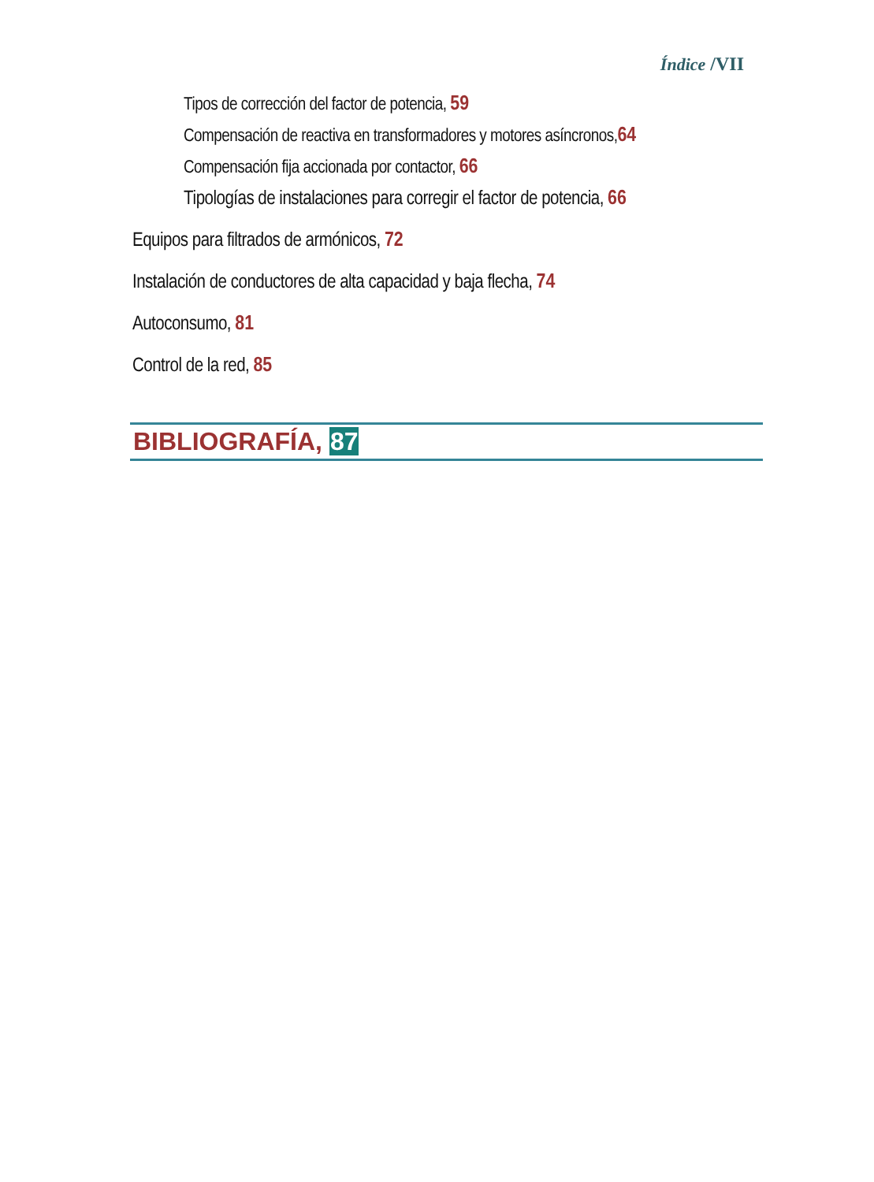Índice /VII
Tipos de corrección del factor de potencia, 59
Compensación de reactiva en transformadores y motores asíncronos,64
Compensación fija accionada por contactor, 66
Tipologías de instalaciones para corregir el factor de potencia, 66
Equipos para filtrados de armónicos, 72
Instalación de conductores de alta capacidad y baja flecha, 74
Autoconsumo, 81
Control de la red, 85
BIBLIOGRAFÍA, 87